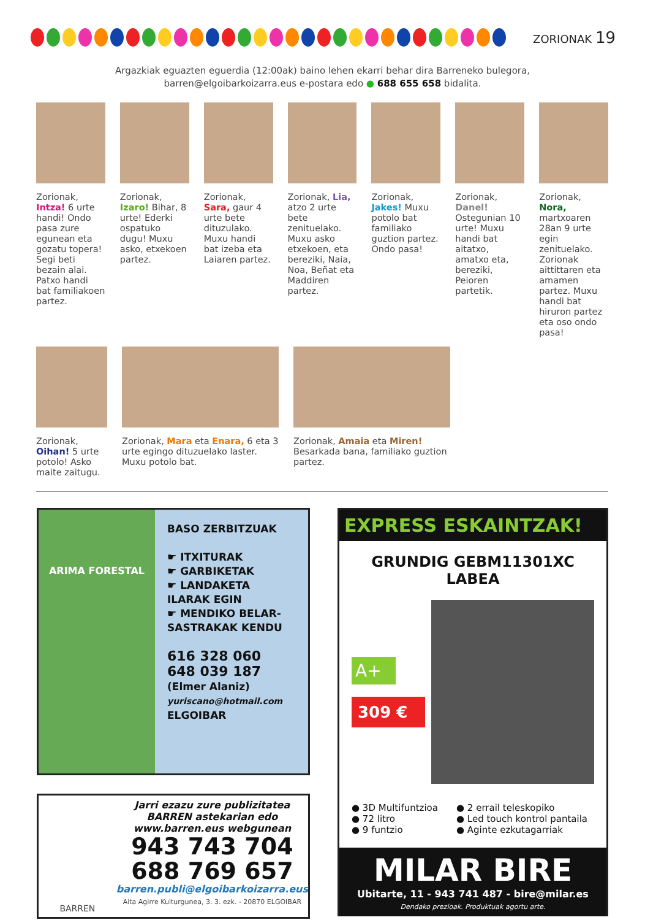ZORIONAK 19
Argazkiak eguazten eguerdia (12:00ak) baino lehen ekarri behar dira Barreneko bulegora,
barren@elgoibarkoizarra.eus e-postara edo ● 688 655 658 bidalita.
Zorionak, Intza! 6 urte handi! Ondo pasa zure egunean eta gozatu topera! Segi beti bezain alai. Patxo handi bat familiakoen partez.
Zorionak, Izaro! Bihar, 8 urte! Ederki ospatuko dugu! Muxu asko, etxekoen partez.
Zorionak, Sara, gaur 4 urte bete dituzulako. Muxu handi bat izeba eta Laiaren partez.
Zorionak, Lia, atzo 2 urte bete zenituelako. Muxu asko etxekoen, eta bereziki, Naia, Noa, Beñat eta Maddiren partez.
Zorionak, Jakes! Muxu potolo bat familiako guztion partez. Ondo pasa!
Zorionak, Danel! Ostegunian 10 urte! Muxu handi bat aitatxo, amatxo eta, bereziki, Peioren partetik.
Zorionak, Nora, martxoaren 28an 9 urte egin zenituelako. Zorionak aittittaren eta amamen partez. Muxu handi bat hiruron partez eta oso ondo pasa!
Zorionak, Oihan! 5 urte potolo! Asko maite zaitugu.
Zorionak, Mara eta Enara, 6 eta 3 urte egingo dituzuelako laster. Muxu potolo bat.
Zorionak, Amaia eta Miren! Besarkada bana, familiako guztion partez.
ARIMA FORESTAL
BASO ZERBITZUAK
☛ ITXITURAK
☛ GARBIKETAK
☛ LANDAKETA ILARAK EGIN
☛ MENDIKO BELAR-SASTRAKAK KENDU
616 328 060
648 039 187
(Elmer Alaniz)
yuriscano@hotmail.com
ELGOIBAR
BARREN
Jarri ezazu zure publizitatea BARREN astekarian edo www.barren.eus webgunean
943 743 704
688 769 657
barren.publi@elgoibarkoizarra.eus
Aita Agirre Kulturgunea, 3. 3. ezk. - 20870 ELGOIBAR
EXPRESS ESKAINTZAK!
GRUNDIG GEBM11301XC LABEA
A+
309 €
● 3D Multifuntzioa
● 72 litro
● 9 funtzio
● 2 errail teleskopiko
● Led touch kontrol pantaila
● Aginte ezkutagarriak
MILAR BIRE
Ubitarte, 11 - 943 741 487 - bire@milar.es
Dendako prezioak. Produktuak agortu arte.